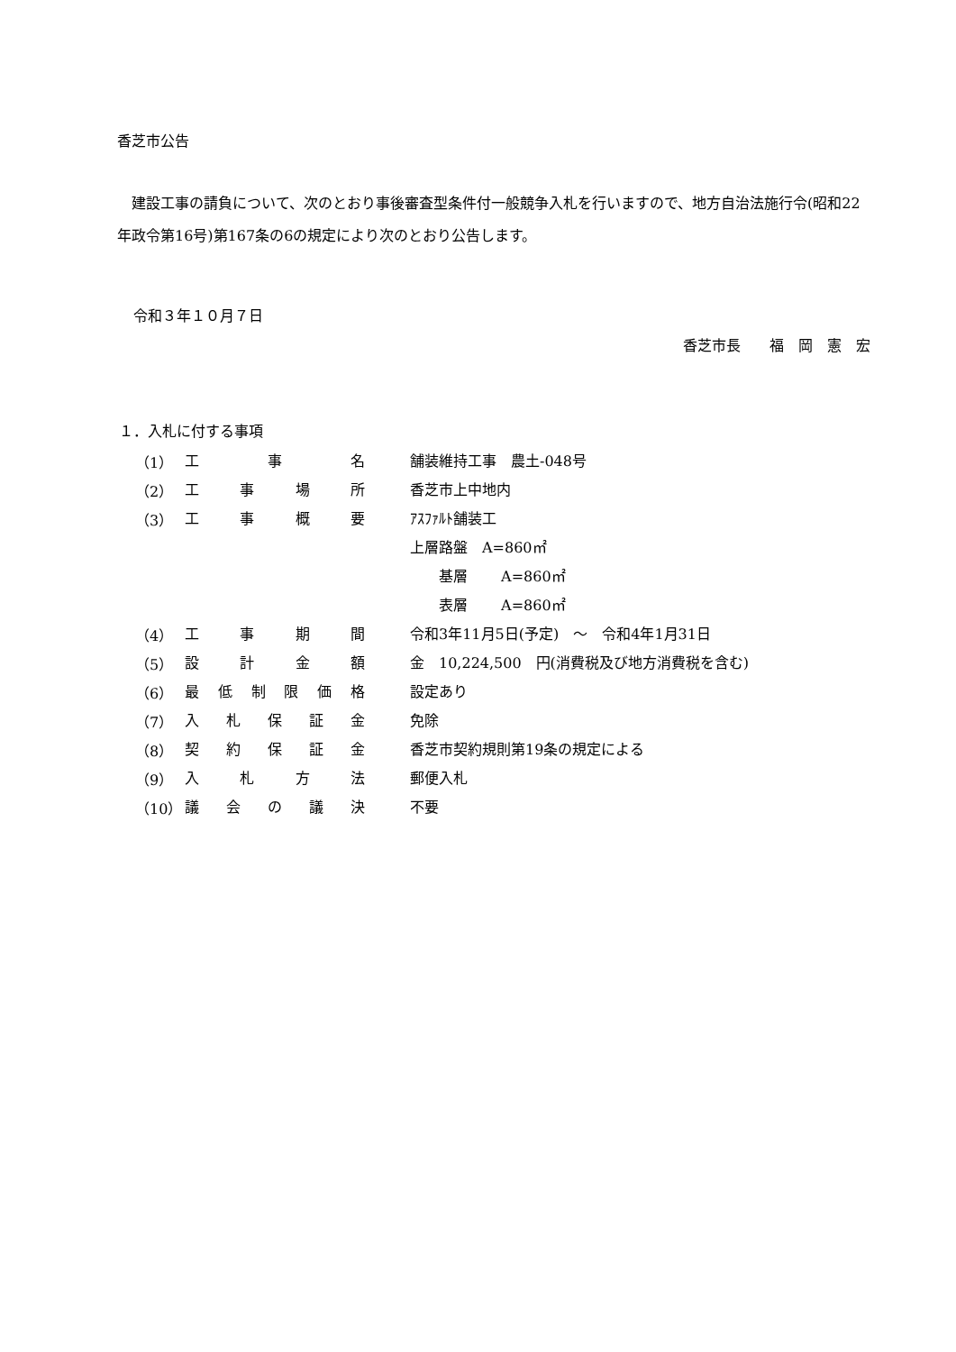香芝市公告
　建設工事の請負について、次のとおり事後審査型条件付一般競争入札を行いますので、地方自治法施行令(昭和22年政令第16号)第167条の6の規定により次のとおり公告します。
令和３年１０月７日
香芝市長　　福　岡　憲　宏
１．入札に付する事項
| （1） | 工事名 | 舗装維持工事 農土-048号 |
| （2） | 工事場所 | 香芝市上中地内 |
| （3） | 工事概要 | ｱｽﾌｧﾙﾄ舗装工 |
| | | 上層路盤 A=860㎡ |
| | | 基層 A=860㎡ |
| | | 表層 A=860㎡ |
| （4） | 工事期間 | 令和3年11月5日(予定) ～ 令和4年1月31日 |
| （5） | 設計金額 | 金 10,224,500 円(消費税及び地方消費税を含む) |
| （6） | 最低制限価格 | 設定あり |
| （7） | 入札保証金 | 免除 |
| （8） | 契約保証金 | 香芝市契約規則第19条の規定による |
| （9） | 入札方法 | 郵便入札 |
| （10） | 議会の議決 | 不要 |